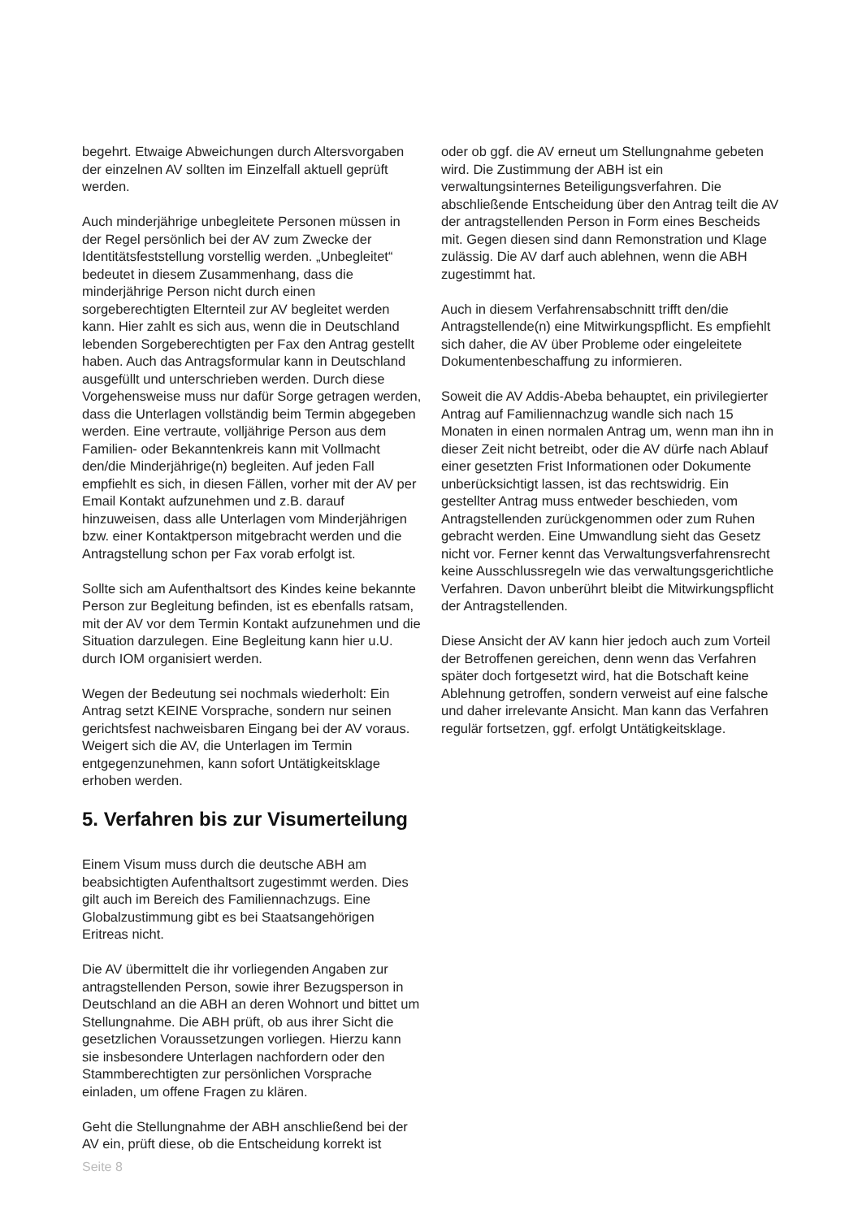begehrt. Etwaige Abweichungen durch Altersvorgaben der einzelnen AV sollten im Einzelfall aktuell geprüft werden.
Auch minderjährige unbegleitete Personen müssen in der Regel persönlich bei der AV zum Zwecke der Identitätsfeststellung vorstellig werden. „Unbegleitet“ bedeutet in diesem Zusammenhang, dass die minderjährige Person nicht durch einen sorgeberechtigten Elternteil zur AV begleitet werden kann. Hier zahlt es sich aus, wenn die in Deutschland lebenden Sorgeberechtigten per Fax den Antrag gestellt haben. Auch das Antragsformular kann in Deutschland ausgefüllt und unterschrieben werden. Durch diese Vorgehensweise muss nur dafür Sorge getragen werden, dass die Unterlagen vollständig beim Termin abgegeben werden. Eine vertraute, volljährige Person aus dem Familien- oder Bekanntenkreis kann mit Vollmacht den/die Minderjährige(n) begleiten. Auf jeden Fall empfiehlt es sich, in diesen Fällen, vorher mit der AV per Email Kontakt aufzunehmen und z.B. darauf hinzuweisen, dass alle Unterlagen vom Minderjährigen bzw. einer Kontaktperson mitgebracht werden und die Antragstellung schon per Fax vorab erfolgt ist.
Sollte sich am Aufenthaltsort des Kindes keine bekannte Person zur Begleitung befinden, ist es ebenfalls ratsam, mit der AV vor dem Termin Kontakt aufzunehmen und die Situation darzulegen. Eine Begleitung kann hier u.U. durch IOM organisiert werden.
Wegen der Bedeutung sei nochmals wiederholt: Ein Antrag setzt KEINE Vorsprache, sondern nur seinen gerichtsfest nachweisbaren Eingang bei der AV voraus. Weigert sich die AV, die Unterlagen im Termin entgegenzunehmen, kann sofort Untätigkeitsklage erhoben werden.
5. Verfahren bis zur Visumerteilung
Einem Visum muss durch die deutsche ABH am beabsichtigten Aufenthaltsort zugestimmt werden. Dies gilt auch im Bereich des Familiennachzugs. Eine Globalzustimmung gibt es bei Staatsangehörigen Eritreas nicht.
Die AV übermittelt die ihr vorliegenden Angaben zur antragstellenden Person, sowie ihrer Bezugsperson in Deutschland an die ABH an deren Wohnort und bittet um Stellungnahme. Die ABH prüft, ob aus ihrer Sicht die gesetzlichen Voraussetzungen vorliegen. Hierzu kann sie insbesondere Unterlagen nachfordern oder den Stammberechtigten zur persönlichen Vorsprache einladen, um offene Fragen zu klären.
Geht die Stellungnahme der ABH anschließend bei der AV ein, prüft diese, ob die Entscheidung korrekt ist
oder ob ggf. die AV erneut um Stellungnahme gebeten wird. Die Zustimmung der ABH ist ein verwaltungsinternes Beteiligungsverfahren. Die abschließende Entscheidung über den Antrag teilt die AV der antragstellenden Person in Form eines Bescheids mit. Gegen diesen sind dann Remonstration und Klage zulässig. Die AV darf auch ablehnen, wenn die ABH zugestimmt hat.
Auch in diesem Verfahrensabschnitt trifft den/die Antragstellende(n) eine Mitwirkungspflicht. Es empfiehlt sich daher, die AV über Probleme oder eingeleitete Dokumentenbeschaffung zu informieren.
Soweit die AV Addis-Abeba behauptet, ein privilegierter Antrag auf Familiennachzug wandle sich nach 15 Monaten in einen normalen Antrag um, wenn man ihn in dieser Zeit nicht betreibt, oder die AV dürfe nach Ablauf einer gesetzten Frist Informationen oder Dokumente unberücksichtigt lassen, ist das rechtswidrig. Ein gestellter Antrag muss entweder beschieden, vom Antragstellenden zurückgenommen oder zum Ruhen gebracht werden. Eine Umwandlung sieht das Gesetz nicht vor. Ferner kennt das Verwaltungsverfahrensrecht keine Ausschlussregeln wie das verwaltungsgerichtliche Verfahren. Davon unberührt bleibt die Mitwirkungspflicht der Antragstellenden.
Diese Ansicht der AV kann hier jedoch auch zum Vorteil der Betroffenen gereichen, denn wenn das Verfahren später doch fortgesetzt wird, hat die Botschaft keine Ablehnung getroffen, sondern verweist auf eine falsche und daher irrelevante Ansicht. Man kann das Verfahren regulär fortsetzen, ggf. erfolgt Untätigkeitsklage.
Seite 8